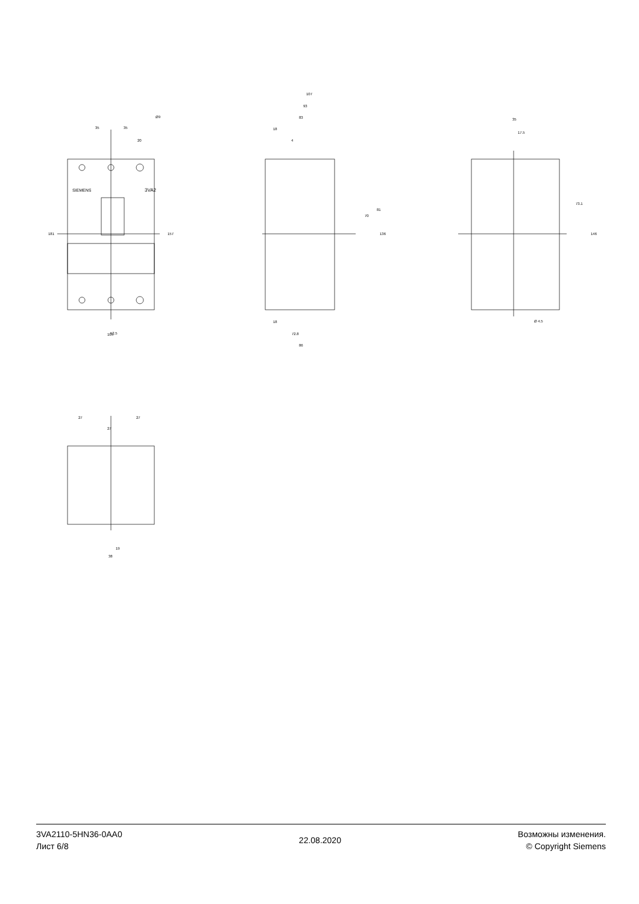35
35
20
Ø9
52.5
105
3VA2
SIEMENS
107
93
83
18
4
18
72.8
86
35
17.5
Ø 4.5
27
27
27
19
38
181
157
136
146
70
81
73.1
3VA2110-5HN36-0AA0
Лист 6/8
22.08.2020
Возможны изменения.
© Copyright Siemens